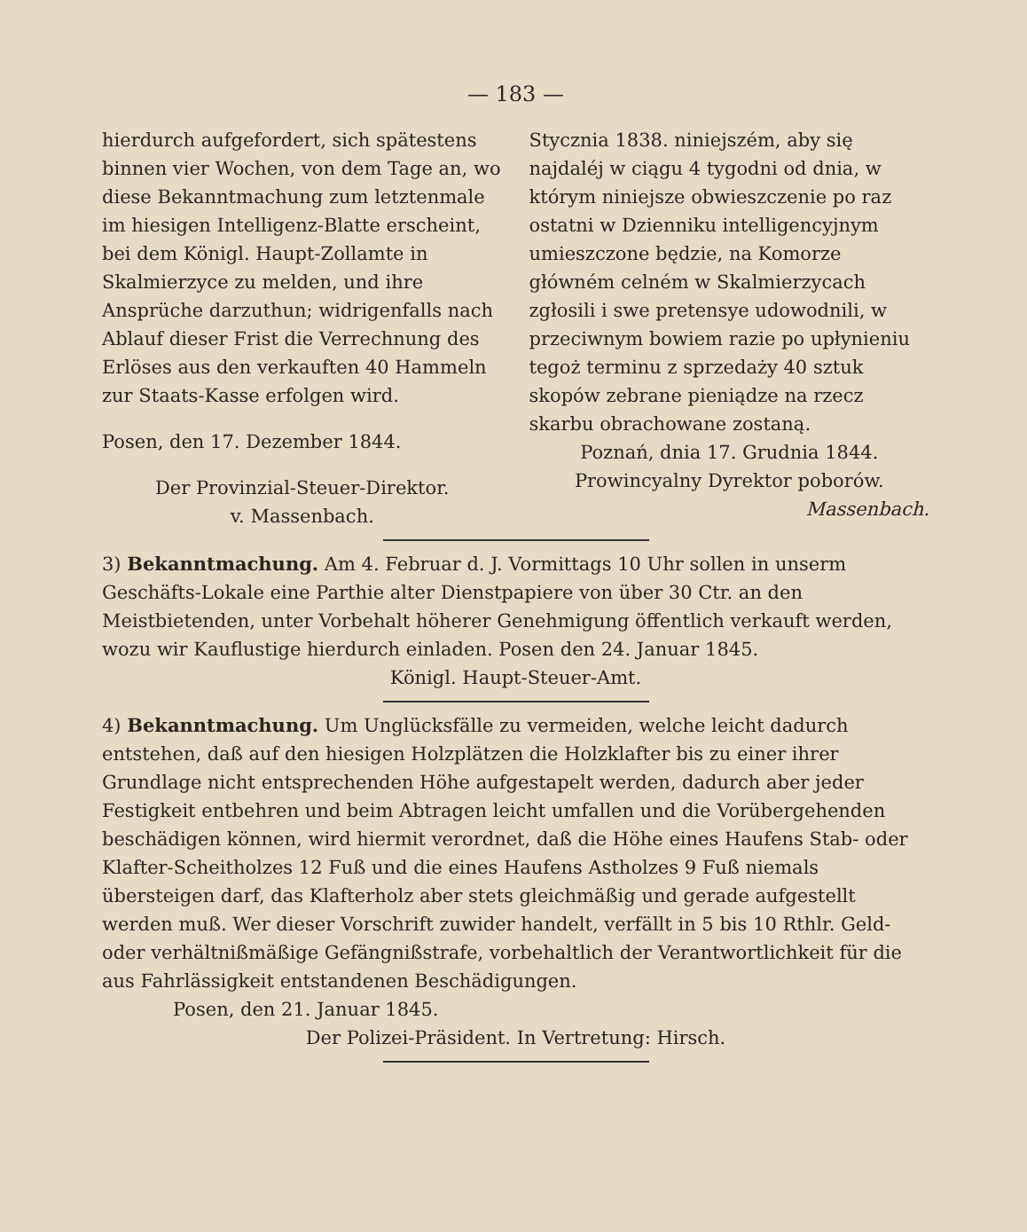— 183 —
hierdurch aufgefordert, sich spätestens binnen vier Wochen, von dem Tage an, wo diese Bekanntmachung zum letztenmale im hiesigen Intelligenz-Blatte erscheint, bei dem Königl. Haupt-Zollamte in Skalmierzyce zu melden, und ihre Ansprüche darzuthun; widrigenfalls nach Ablauf dieser Frist die Verrechnung des Erlöses aus den verkauften 40 Hammeln zur Staats-Kasse erfolgen wird.
Posen, den 17. Dezember 1844.
Der Provinzial-Steuer-Direktor.
v. Massenbach.
Stycznia 1838. niniejszém, aby się najdaléj w ciągu 4 tygodni od dnia, w którym niniejsze obwieszczenie po raz ostatni w Dzienniku intelligencyjnym umieszczone będzie, na Komorze główném celném w Skalmierzycach zgłosili i swe pretensye udowodnili, w przeciwnym bowiem razie po upłynieniu tegoż terminu z sprzedaży 40 sztuk skopów zebrane pieniądze na rzecz skarbu obrachowane zostaną.
Poznań, dnia 17. Grudnia 1844.
Prowincyalny Dyrektor poborów.
Massenbach.
3) Bekanntmachung. Am 4. Februar d. J. Vormittags 10 Uhr sollen in unserm Geschäfts-Lokale eine Parthie alter Dienstpapiere von über 30 Ctr. an den Meistbietenden, unter Vorbehalt höherer Genehmigung öffentlich verkauft werden, wozu wir Kauflustige hierdurch einladen. Posen den 24. Januar 1845.
Königl. Haupt-Steuer-Amt.
4) Bekanntmachung. Um Unglücksfälle zu vermeiden, welche leicht dadurch entstehen, daß auf den hiesigen Holzplätzen die Holzklafter bis zu einer ihrer Grundlage nicht entsprechenden Höhe aufgestapelt werden, dadurch aber jeder Festigkeit entbehren und beim Abtragen leicht umfallen und die Vorübergehenden beschädigen können, wird hiermit verordnet, daß die Höhe eines Haufens Stab- oder Klafter-Scheitholzes 12 Fuß und die eines Haufens Astholzes 9 Fuß niemals übersteigen darf, das Klafterholz aber stets gleichmäßig und gerade aufgestellt werden muß. Wer dieser Vorschrift zuwider handelt, verfällt in 5 bis 10 Rthlr. Geld- oder verhältnißmäßige Gefängnißstrafe, vorbehaltlich der Verantwortlichkeit für die aus Fahrlässigkeit entstandenen Beschädigungen.
Posen, den 21. Januar 1845.
Der Polizei-Präsident. In Vertretung: Hirsch.